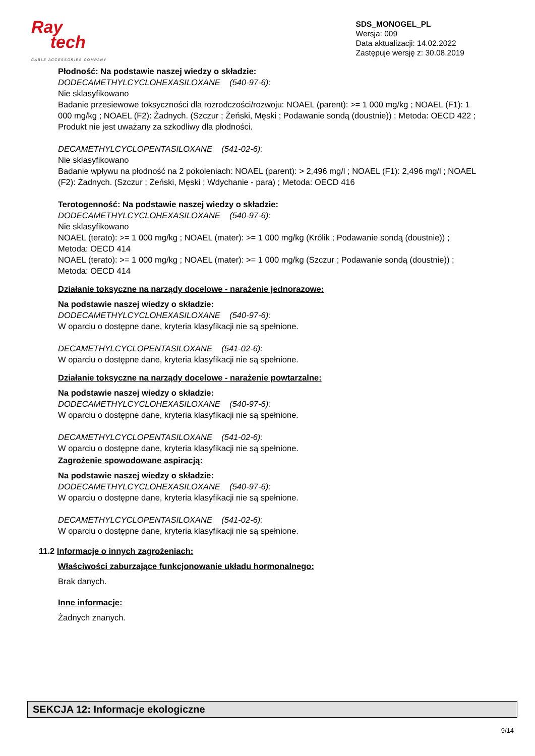Ray
tech
CABLE ACCESSORIES COMPANY
SDS_MONOGEL_PL
Wersja: 009
Data aktualizacji: 14.02.2022
Zastępuje wersję z: 30.08.2019
Płodność: Na podstawie naszej wiedzy o składzie:
DODECAMETHYLCYCLOHEXASILOXANE (540-97-6):
Nie sklasyfikowano
Badanie przesiewowe toksyczności dla rozrodczości/rozwoju: NOAEL (parent): >= 1 000 mg/kg ; NOAEL (F1): 1 000 mg/kg ; NOAEL (F2): Żadnych. (Szczur ; Żeński, Męski ; Podawanie sondą (doustnie)) ; Metoda: OECD 422 ; Produkt nie jest uważany za szkodliwy dla płodności.
DECAMETHYLCYCLOPENTASILOXANE (541-02-6):
Nie sklasyfikowano
Badanie wpływu na płodność na 2 pokoleniach: NOAEL (parent): > 2,496 mg/l ; NOAEL (F1): 2,496 mg/l ; NOAEL (F2): Żadnych. (Szczur ; Żeński, Męski ; Wdychanie - para) ; Metoda: OECD 416
Terotogenność: Na podstawie naszej wiedzy o składzie:
DODECAMETHYLCYCLOHEXASILOXANE (540-97-6):
Nie sklasyfikowano
NOAEL (terato): >= 1 000 mg/kg ; NOAEL (mater): >= 1 000 mg/kg (Królik ; Podawanie sondą (doustnie)) ; Metoda: OECD 414
NOAEL (terato): >= 1 000 mg/kg ; NOAEL (mater): >= 1 000 mg/kg (Szczur ; Podawanie sondą (doustnie)) ; Metoda: OECD 414
Działanie toksyczne na narządy docelowe - narażenie jednorazowe:
Na podstawie naszej wiedzy o składzie:
DODECAMETHYLCYCLOHEXASILOXANE (540-97-6):
W oparciu o dostępne dane, kryteria klasyfikacji nie są spełnione.
DECAMETHYLCYCLOPENTASILOXANE (541-02-6):
W oparciu o dostępne dane, kryteria klasyfikacji nie są spełnione.
Działanie toksyczne na narządy docelowe - narażenie powtarzalne:
Na podstawie naszej wiedzy o składzie:
DODECAMETHYLCYCLOHEXASILOXANE (540-97-6):
W oparciu o dostępne dane, kryteria klasyfikacji nie są spełnione.
DECAMETHYLCYCLOPENTASILOXANE (541-02-6):
W oparciu o dostępne dane, kryteria klasyfikacji nie są spełnione.
Zagrożenie spowodowane aspiracją:
Na podstawie naszej wiedzy o składzie:
DODECAMETHYLCYCLOHEXASILOXANE (540-97-6):
W oparciu o dostępne dane, kryteria klasyfikacji nie są spełnione.
DECAMETHYLCYCLOPENTASILOXANE (541-02-6):
W oparciu o dostępne dane, kryteria klasyfikacji nie są spełnione.
11.2 Informacje o innych zagrożeniach:
Właściwości zaburzające funkcjonowanie układu hormonalnego:
Brak danych.
Inne informacje:
Żadnych znanych.
SEKCJA 12: Informacje ekologiczne
9/14